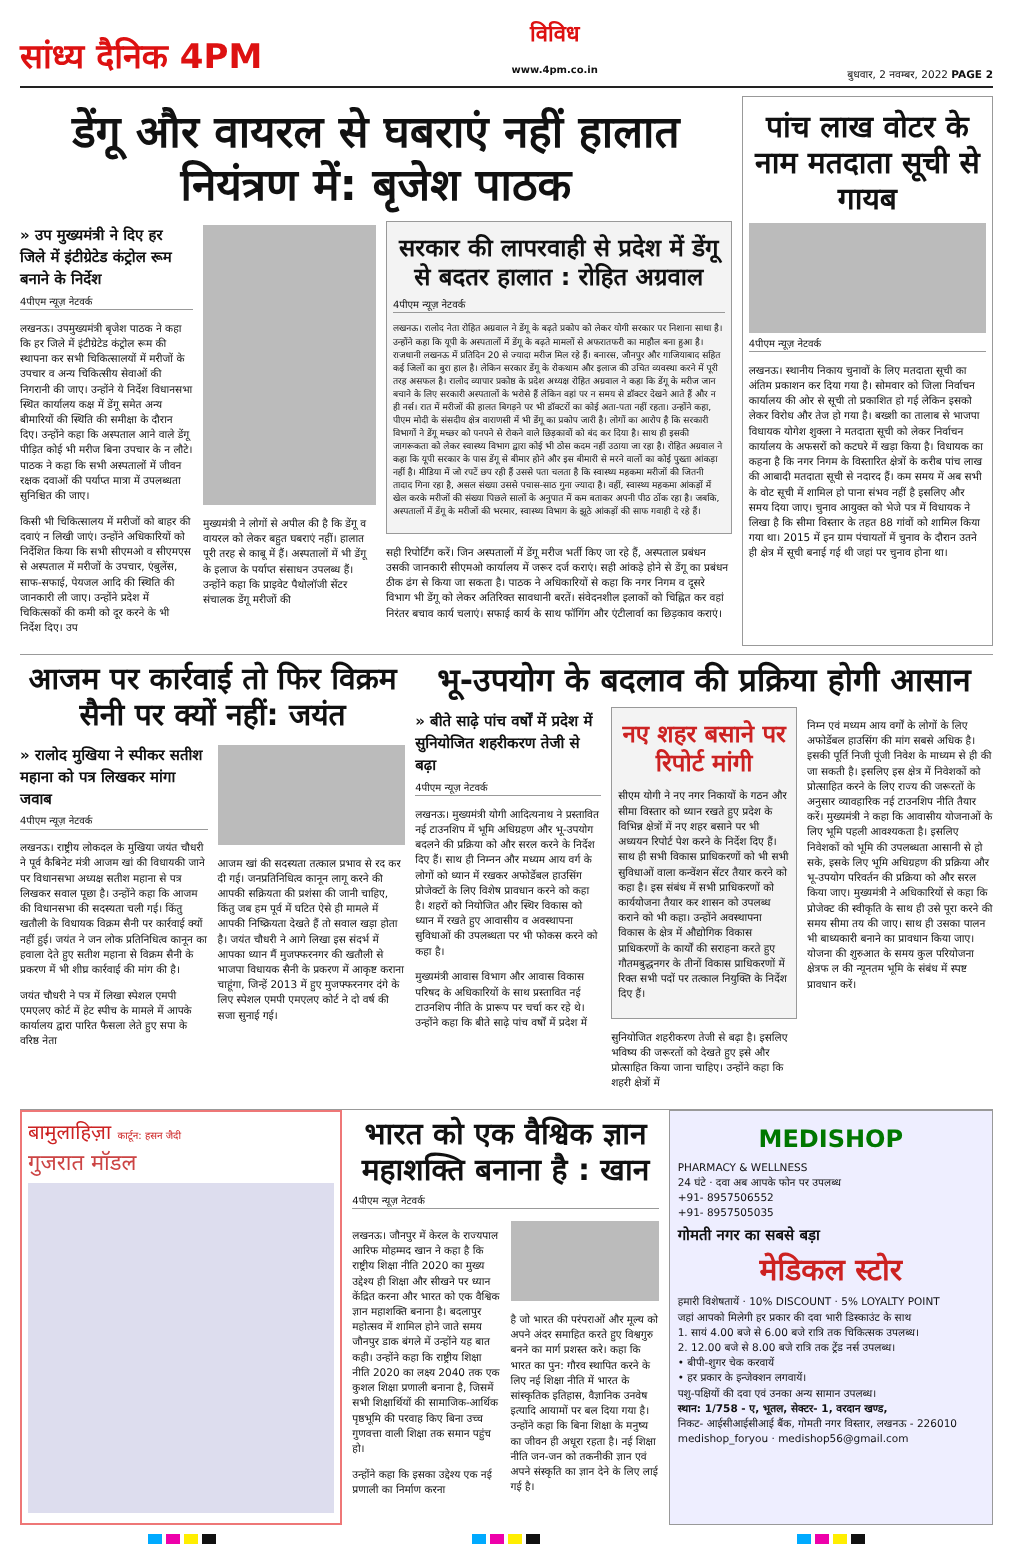सांध्य दैनिक 4PM
विविध
www.4pm.co.in
बुधवार, 2 नवम्बर, 2022 PAGE 2
डेंगू और वायरल से घबराएं नहीं हालात नियंत्रण में: बृजेश पाठक
» उप मुख्यमंत्री ने दिए हर जिले में इंटीग्रेटेड कंट्रोल रूम बनाने के निर्देश
4पीएम न्यूज़ नेटवर्क
लखनऊ। उपमुख्यमंत्री बृजेश पाठक ने कहा कि हर जिले में इंटीग्रेटेड कंट्रोल रूम की स्थापना कर सभी चिकित्सालयों में मरीजों के उपचार व अन्य चिकित्सीय सेवाओं की निगरानी की जाए। उन्होंने ये निर्देश विधानसभा स्थित कार्यालय कक्ष में डेंगू समेत अन्य बीमारियों की स्थिति की समीक्षा के दौरान दिए। उन्होंने कहा कि अस्पताल आने वाले डेंगू पीड़ित कोई भी मरीज बिना उपचार के न लौटे। पाठक ने कहा कि सभी अस्पतालों में जीवन रक्षक दवाओं की पर्याप्त मात्रा में उपलब्धता सुनिश्चित की जाए।
किसी भी चिकित्सालय में मरीजों को बाहर की दवाएं न लिखी जाएं। उन्होंने अधिकारियों को निर्देशित किया कि सभी सीएमओ व सीएमएस से अस्पताल में मरीजों के उपचार, एंबुलेंस, साफ-सफाई, पेयजल आदि की स्थिति की जानकारी ली जाए। उन्होंने प्रदेश में चिकित्सकों की कमी को दूर करने के भी निर्देश दिए। उप
मुख्यमंत्री ने लोगों से अपील की है कि डेंगू व वायरल को लेकर बहुत घबराएं नहीं। हालात पूरी तरह से काबू में हैं। अस्पतालों में भी डेंगू के इलाज के पर्याप्त संसाधन उपलब्ध हैं। उन्होंने कहा कि प्राइवेट पैथोलॉजी सेंटर संचालक डेंगू मरीजों की
सरकार की लापरवाही से प्रदेश में डेंगू से बदतर हालात : रोहित अग्रवाल
4पीएम न्यूज़ नेटवर्क
लखनऊ। रालोद नेता रोहित अग्रवाल ने डेंगू के बढ़ते प्रकोप को लेकर योगी सरकार पर निशाना साधा है। उन्होंने कहा कि यूपी के अस्पतालों में डेंगू के बढ़ते मामलों से अफरातफरी का माहौल बना हुआ है। राजधानी लखनऊ में प्रतिदिन 20 से ज्यादा मरीज मिल रहे हैं। बनारस, जौनपुर और गाजियाबाद सहित कई जिलों का बुरा हाल है। लेकिन सरकार डेंगू के रोकथाम और इलाज की उचित व्यवस्था करने में पूरी तरह असफल है। रालोद व्यापार प्रकोष्ठ के प्रदेश अध्यक्ष रोहित अग्रवाल ने कहा कि डेंगू के मरीज जान बचाने के लिए सरकारी अस्पतालों के भरोसे हैं लेकिन वहां पर न समय से डॉक्टर देखने आते हैं और न ही नर्स। रात में मरीजों की हालत बिगड़ने पर भी डॉक्टरों का कोई अता-पता नहीं रहता। उन्होंने कहा, पीएम मोदी के संसदीय क्षेत्र वाराणसी में भी डेंगू का प्रकोप जारी है। लोगों का आरोप है कि सरकारी विभागों ने डेंगू मच्छर को पनपने से रोकने वाले छिड़कावों को बंद कर दिया है। साथ ही इसकी जागरूकता को लेकर स्वास्थ्य विभाग द्वारा कोई भी ठोस कदम नहीं उठाया जा रहा है। रोहित अग्रवाल ने कहा कि यूपी सरकार के पास डेंगू से बीमार होने और इस बीमारी से मरने वालों का कोई पुख्ता आंकड़ा नहीं है। मीडिया में जो रपटें छप रही हैं उससे पता चलता है कि स्वास्थ्य महकमा मरीजों की जितनी तादाद गिना रहा है, असल संख्या उससे पचास-साठ गुना ज्यादा है। वहीं, स्वास्थ्य महकमा आंकड़ों में खेल करके मरीजों की संख्या पिछले सालों के अनुपात में कम बताकर अपनी पीठ ठोंक रहा है। जबकि, अस्पतालों में डेंगू के मरीजों की भरमार, स्वास्थ्य विभाग के झूठे आंकड़ों की साफ गवाही दे रहे हैं।
सही रिपोर्टिंग करें। जिन अस्पतालों में डेंगू मरीज भर्ती किए जा रहे हैं, अस्पताल प्रबंधन उसकी जानकारी सीएमओ कार्यालय में जरूर दर्ज कराएं। सही आंकड़े होने से डेंगू का प्रबंधन ठीक ढंग से किया जा सकता है। पाठक ने अधिकारियों से कहा कि नगर निगम व दूसरे विभाग भी डेंगू को लेकर अतिरिक्त सावधानी बरतें। संवेदनशील इलाकों को चिह्नित कर वहां निरंतर बचाव कार्य चलाएं। सफाई कार्य के साथ फॉगिंग और एंटीलार्वा का छिड़काव कराएं।
पांच लाख वोटर के नाम मतदाता सूची से गायब
4पीएम न्यूज़ नेटवर्क
लखनऊ। स्थानीय निकाय चुनावों के लिए मतदाता सूची का अंतिम प्रकाशन कर दिया गया है। सोमवार को जिला निर्वाचन कार्यालय की ओर से सूची तो प्रकाशित हो गई लेकिन इसको लेकर विरोध और तेज हो गया है। बख्शी का तालाब से भाजपा विधायक योगेश शुक्ला ने मतदाता सूची को लेकर निर्वाचन कार्यालय के अफसरों को कटघरे में खड़ा किया है। विधायक का कहना है कि नगर निगम के विस्तारित क्षेत्रों के करीब पांच लाख की आबादी मतदाता सूची से नदारद हैं। कम समय में अब सभी के वोट सूची में शामिल हो पाना संभव नहीं है इसलिए और समय दिया जाए। चुनाव आयुक्त को भेजे पत्र में विधायक ने लिखा है कि सीमा विस्तार के तहत 88 गांवों को शामिल किया गया था। 2015 में इन ग्राम पंचायतों में चुनाव के दौरान उतने ही क्षेत्र में सूची बनाई गई थी जहां पर चुनाव होना था।
आजम पर कार्रवाई तो फिर विक्रम सैनी पर क्यों नहीं: जयंत
» रालोद मुखिया ने स्पीकर सतीश महाना को पत्र लिखकर मांगा जवाब
4पीएम न्यूज़ नेटवर्क
लखनऊ। राष्ट्रीय लोकदल के मुखिया जयंत चौधरी ने पूर्व कैबिनेट मंत्री आजम खां की विधायकी जाने पर विधानसभा अध्यक्ष सतीश महाना से पत्र लिखकर सवाल पूछा है। उन्होंने कहा कि आजम की विधानसभा की सदस्यता चली गई। किंतु खतौली के विधायक विक्रम सैनी पर कार्रवाई क्यों नहीं हुई। जयंत ने जन लोक प्रतिनिधित्व कानून का हवाला देते हुए सतीश महाना से विक्रम सैनी के प्रकरण में भी शीघ्र कार्रवाई की मांग की है।
जयंत चौधरी ने पत्र में लिखा स्पेशल एमपी एमएलए कोर्ट में हेट स्पीच के मामले में आपके कार्यालय द्वारा पारित फैसला लेते हुए सपा के वरिष्ठ नेता
आजम खां की सदस्यता तत्काल प्रभाव से रद कर दी गई। जनप्रतिनिधित्व कानून लागू करने की आपकी सक्रियता की प्रशंसा की जानी चाहिए, किंतु जब हम पूर्व में घटित ऐसे ही मामले में आपकी निष्क्रियता देखते हैं तो सवाल खड़ा होता है। जयंत चौधरी ने आगे लिखा इस संदर्भ में आपका ध्यान मैं मुजफ्फरनगर की खतौली से भाजपा विधायक सैनी के प्रकरण में आकृष्ट कराना चाहूंगा, जिन्हें 2013 में हुए मुजफ्फरनगर दंगे के लिए स्पेशल एमपी एमएलए कोर्ट ने दो वर्ष की सजा सुनाई गई।
भू-उपयोग के बदलाव की प्रक्रिया होगी आसान
» बीते साढ़े पांच वर्षों में प्रदेश में सुनियोजित शहरीकरण तेजी से बढ़ा
4पीएम न्यूज़ नेटवर्क
लखनऊ। मुख्यमंत्री योगी आदित्यनाथ ने प्रस्तावित नई टाउनशिप में भूमि अधिग्रहण और भू-उपयोग बदलने की प्रक्रिया को और सरल करने के निर्देश दिए हैं। साथ ही निम्नन और मध्यम आय वर्ग के लोगों को ध्यान में रखकर अफोर्डेबल हाउसिंग प्रोजेक्टों के लिए विशेष प्रावधान करने को कहा है। शहरों को नियोजित और स्थिर विकास को ध्यान में रखते हुए आवासीय व अवस्थापना सुविधाओं की उपलब्धता पर भी फोकस करने को कहा है।
मुख्यमंत्री आवास विभाग और आवास विकास परिषद के अधिकारियों के साथ प्रस्तावित नई टाउनशिप नीति के प्रारूप पर चर्चा कर रहे थे। उन्होंने कहा कि बीते साढ़े पांच वर्षों में प्रदेश में
नए शहर बसाने पर रिपोर्ट मांगी
सीएम योगी ने नए नगर निकायों के गठन और सीमा विस्तार को ध्यान रखते हुए प्रदेश के विभिन्न क्षेत्रों में नए शहर बसाने पर भी अध्ययन रिपोर्ट पेश करने के निर्देश दिए हैं। साथ ही सभी विकास प्राधिकरणों को भी सभी सुविधाओं वाला कन्वेंशन सेंटर तैयार करने को कहा है। इस संबंध में सभी प्राधिकरणों को कार्ययोजना तैयार कर शासन को उपलब्ध कराने को भी कहा। उन्होंने अवस्थापना विकास के क्षेत्र में औद्योगिक विकास प्राधिकरणों के कार्यों की सराहना करते हुए गौतमबुद्धनगर के तीनों विकास प्राधिकरणों में रिक्त सभी पदों पर तत्काल नियुक्ति के निर्देश दिए हैं।
सुनियोजित शहरीकरण तेजी से बढ़ा है। इसलिए भविष्य की जरूरतों को देखते हुए इसे और प्रोत्साहित किया जाना चाहिए। उन्होंने कहा कि शहरी क्षेत्रों में
निम्न एवं मध्यम आय वर्गों के लोगों के लिए अफोर्डेबल हाउसिंग की मांग सबसे अधिक है। इसकी पूर्ति निजी पूंजी निवेश के माध्यम से ही की जा सकती है। इसलिए इस क्षेत्र में निवेशकों को प्रोत्साहित करने के लिए राज्य की जरूरतों के अनुसार व्यावहारिक नई टाउनशिप नीति तैयार करें। मुख्यमंत्री ने कहा कि आवासीय योजनाओं के लिए भूमि पहली आवश्यकता है। इसलिए निवेशकों को भूमि की उपलब्धता आसानी से हो सके, इसके लिए भूमि अधिग्रहण की प्रक्रिया और भू-उपयोग परिवर्तन की प्रक्रिया को और सरल किया जाए। मुख्यमंत्री ने अधिकारियों से कहा कि प्रोजेक्ट की स्वीकृति के साथ ही उसे पूरा करने की समय सीमा तय की जाए। साथ ही उसका पालन भी बाध्यकारी बनाने का प्रावधान किया जाए। योजना की शुरुआत के समय कुल परियोजना क्षेत्रफ ल की न्यूनतम भूमि के संबंध में स्पष्ट प्रावधान करें।
बामुलाहिज़ा कार्टून: हसन जैदी
गुजरात मॉडल
भारत को एक वैश्विक ज्ञान महाशक्ति बनाना है : खान
4पीएम न्यूज़ नेटवर्क
लखनऊ। जौनपुर में केरल के राज्यपाल आरिफ मोहम्मद खान ने कहा है कि राष्ट्रीय शिक्षा नीति 2020 का मुख्य उद्देश्य ही शिक्षा और सीखने पर ध्यान केंद्रित करना और भारत को एक वैश्विक ज्ञान महाशक्ति बनाना है। बदलापुर महोत्सव में शामिल होने जाते समय जौनपुर डाक बंगले में उन्होंने यह बात कही। उन्होंने कहा कि राष्ट्रीय शिक्षा नीति 2020 का लक्ष्य 2040 तक एक कुशल शिक्षा प्रणाली बनाना है, जिसमें सभी शिक्षार्थियों की सामाजिक-आर्थिक पृष्ठभूमि की परवाह किए बिना उच्च गुणवत्ता वाली शिक्षा तक समान पहुंच हो।
उन्होंने कहा कि इसका उद्देश्य एक नई प्रणाली का निर्माण करना
है जो भारत की परंपराओं और मूल्य को अपने अंदर समाहित करते हुए विश्वगुरु बनने का मार्ग प्रशस्त करे। कहा कि भारत का पुन: गौरव स्थापित करने के लिए नई शिक्षा नीति में भारत के सांस्कृतिक इतिहास, वैज्ञानिक उनवेष इत्यादि आयामों पर बल दिया गया है। उन्होंने कहा कि बिना शिक्षा के मनुष्य का जीवन ही अधूरा रहता है। नई शिक्षा नीति जन-जन को तकनीकी ज्ञान एवं अपने संस्कृति का ज्ञान देने के लिए लाई गई है।
MEDISHOP
PHARMACY & WELLNESS
24 घंटे · दवा अब आपके फोन पर उपलब्ध
+91- 8957506552
+91- 8957505035
गोमती नगर का सबसे बड़ा
मेडिकल स्टोर
हमारी विशेषतायें · 10% DISCOUNT · 5% LOYALTY POINT
जहां आपको मिलेगी हर प्रकार की दवा भारी डिस्काउंट के साथ
1. सायं 4.00 बजे से 6.00 बजे रात्रि तक चिकित्सक उपलब्ध।
2. 12.00 बजे से 8.00 बजे रात्रि तक ट्रेंड नर्स उपलब्ध।
• बीपी-शुगर चेक करवायें
• हर प्रकार के इन्जेक्शन लगवायें।
पशु-पक्षियों की दवा एवं उनका अन्य सामान उपलब्ध।
स्थान: 1/758 - ए, भूतल, सेक्टर- 1, वरदान खण्ड,
निकट- आईसीआईसीआई बैंक, गोमती नगर विस्तार, लखनऊ - 226010
medishop_foryou · medishop56@gmail.com